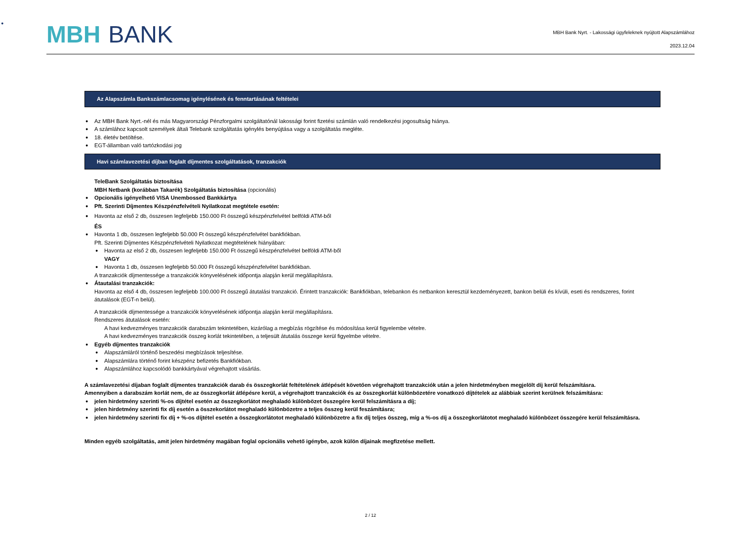MBH BANK
MBH Bank Nyrt. - Lakossági ügyfeleknek nyújtott Alapszámlához
2023.12.04
Az Alapszámla Bankszámlacsomag igénylésének és fenntartásának feltételei
Az MBH Bank Nyrt.-nél és más Magyarországi Pénzforgalmi szolgáltatónál lakossági forint fizetési számlán való rendelkezési jogosultság hiánya.
A számlához kapcsolt személyek általi Telebank szolgáltatás igénylés benyújtása vagy a szolgáltatás megléte.
18. életév betöltése.
EGT-államban való tartózkodási jog
Havi számlavezetési díjban foglalt díjmentes szolgáltatások, tranzakciók
TeleBank Szolgáltatás biztosítása
MBH Netbank (korábban Takarék) Szolgáltatás biztosítása (opcionális)
Opcionális igényelhető VISA Unembossed Bankkártya
Pft. Szerinti Díjmentes Készpénzfelvételi Nyilatkozat megtétele esetén:
Havonta az első 2 db, összesen legfeljebb 150.000 Ft összegű készpénzfelvétel belföldi ATM-ből
ÉS
Havonta 1 db, összesen legfeljebb 50.000 Ft összegű készpénzfelvétel bankfiókban.
Pft. Szerinti Díjmentes Készpénzfelvételi Nyilatkozat megtételének hiányában:
Havonta az első 2 db, összesen legfeljebb 150.000 Ft összegű készpénzfelvétel belföldi ATM-ből
VAGY
Havonta 1 db, összesen legfeljebb 50.000 Ft összegű készpénzfelvétel bankfiókban.
A tranzakciók díjmentessége a tranzakciók könyvelésének időpontja alapján kerül megállapításra.
Átautalási tranzakciók:
Havonta az első 4 db, összesen legfeljebb 100.000 Ft összegű átutalási tranzakció. Érintett tranzakciók: Bankfiókban, telebankon és netbankon keresztül kezdeményezett, bankon belüli és kívüli, eseti és rendszeres, forint átutalások (EGT-n belül).
A tranzakciók díjmentessége a tranzakciók könyvelésének időpontja alapján kerül megállapításra.
Rendszeres átutalások esetén:
A havi kedvezményes tranzakciók darabszám tekintetében, kizárólag a megbízás rögzítése és módosítása kerül figyelembe vételre.
A havi kedvezményes tranzakciók összeg korlát tekintetében, a teljesült átutalás összege kerül figyelmbe vételre.
Egyéb díjmentes tranzakciók
Alapszámláról történő beszedési megbízások teljesítése.
Alapszámlára történő forint készpénz befizetés Bankfiókban.
Alapszámlához kapcsolódó bankkártyával végrehajtott vásárlás.
A számlavezetési díjaban foglalt díjmentes tranzakciók darab és összegkorlát feltételének átlépését követően végrehajtott tranzakciók után a jelen hirdetményben megjelölt díj kerül felszámításra.
Amennyiben a darabszám korlát nem, de az összegkorlát átlépésre kerül, a végrehajtott tranzakciók és az összegkorlát különbözetére vonatkozó díjtételek az alábbiak szerint kerülnek felszámításra:
jelen hirdetmény szerinti %-os díjtétel esetén az összegkorlátot meghaladó különbözet összegére kerül felszámításra a díj;
jelen hirdetmény szerinti fix díj esetén a összekorlátot meghaladó különbözetre a teljes összeg kerül feszámításra;
jelen hirdetmény szerinti fix díj + %-os díjtétel esetén a összegkorlátotot meghaladó különbözetre a fix díj teljes összeg, míg a %-os díj a összegkorlátotot meghaladó különbözet összegére kerül felszámításra.
Minden egyéb szolgáltatás, amit jelen hirdetmény magában foglal opcionális vehető igénybe, azok külön díjainak megfizetése mellett.
2 / 12